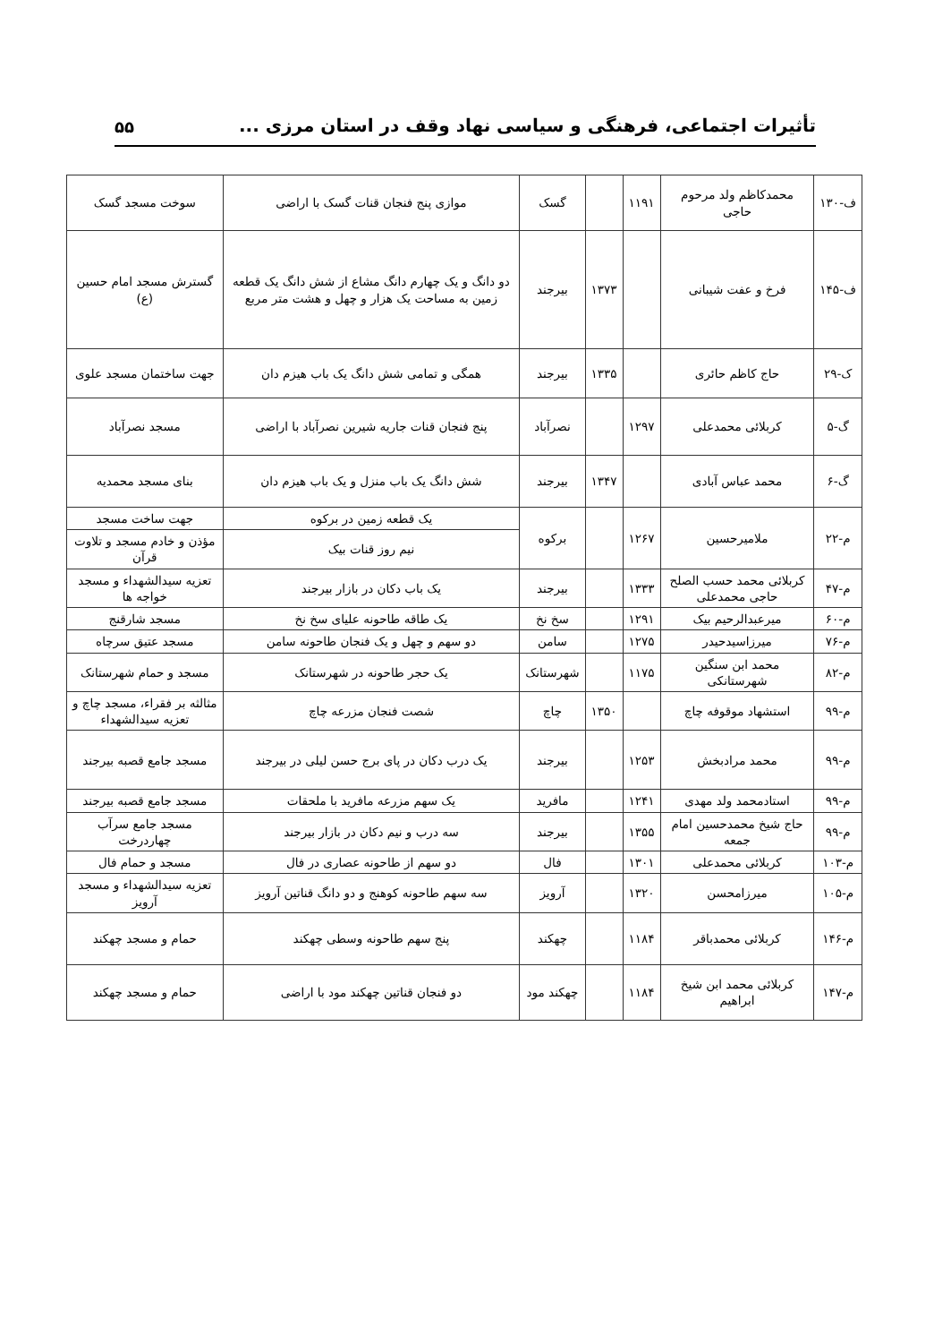تأثیرات اجتماعی، فرهنگی و سیاسی نهاد وقف در استان مرزی ... ۵۵
| ف-۱۳۰ | محمدکاظم ولد مرحوم حاجی | ۱۱۹۱ | | گسک | موازی پنج فنجان قنات گسک با اراضی | سوخت مسجد گسک |
| ف-۱۴۵ | فرخ و عفت شیبانی | | ۱۳۷۳ | بیرجند | دو دانگ و یک چهارم دانگ مشاع از شش دانگ یک قطعه زمین به مساحت یک هزار و چهل و هشت متر مربع | گسترش مسجد امام حسین (ع) |
| ک-۲۹ | حاج کاظم حائری | | ۱۳۳۵ | بیرجند | همگی و تمامی شش دانگ یک باب هیزم دان | جهت ساختمان مسجد علوی |
| گ-۵ | کربلائی محمدعلی | ۱۲۹۷ | | نصرآباد | پنج فنجان قنات جاریه شیرین نصرآباد با اراضی | مسجد نصرآباد |
| گ-۶ | محمد عباس آبادی | | ۱۳۴۷ | بیرجند | شش دانگ یک باب منزل و یک باب هیزم دان | بنای مسجد محمدیه |
| م-۲۲ | ملامیرحسین | ۱۲۶۷ | | برکوه | یک قطعه زمین در برکوه | جهت ساخت مسجد |
| | | | | | نیم روز قنات بیک | مؤذن و خادم مسجد و تلاوت قرآن |
| م-۴۷ | کربلائی محمد حسب الصلح حاجی محمدعلی | ۱۳۳۳ | | بیرجند | یک باب دکان در بازار بیرجند | تعزیه سیدالشهداء و مسجد خواجه ها |
| م-۶۰ | میرعبدالرحیم بیک | ۱۲۹۱ | | سخ نخ | یک طاقه طاحونه علیای سخ نخ | مسجد شارقنج |
| م-۷۶ | میرزاسیدحیدر | ۱۲۷۵ | | سامن | دو سهم و چهل و یک فنجان طاحونه سامن | مسجد عتیق سرچاه |
| م-۸۲ | محمد ابن سنگین شهرستانکی | ۱۱۷۵ | | شهرستانک | یک حجر طاحونه در شهرستانک | مسجد و حمام شهرستانک |
| م-۹۹ | استشهاد موقوفه چاچ | | ۱۳۵۰ | چاچ | شصت فنجان مزرعه چاچ | مثالثه بر فقراء، مسجد چاچ و تعزیه سیدالشهداء |
| م-۹۹ | محمد مرادبخش | ۱۲۵۳ | | بیرجند | یک درب دکان در پای برج حسن لیلی در بیرجند | مسجد جامع قصبه بیرجند |
| م-۹۹ | استادمحمد ولد مهدی | ۱۲۴۱ | | مافرید | یک سهم مزرعه مافرید با ملحقات | مسجد جامع قصبه بیرجند |
| م-۹۹ | حاج شیخ محمدحسین امام جمعه | ۱۳۵۵ | | بیرجند | سه درب و نیم دکان در بازار بیرجند | مسجد جامع سرآب چهاردرخت |
| م-۱۰۳ | کربلائی محمدعلی | ۱۳۰۱ | | فال | دو سهم از طاحونه عصاری در فال | مسجد و حمام فال |
| م-۱۰۵ | میرزامحسن | ۱۳۲۰ | | آرویز | سه سهم طاحونه کوهنج و دو دانگ قناتین آرویز | تعزیه سیدالشهداء و مسجد آرویز |
| م-۱۴۶ | کربلائی محمدباقر | ۱۱۸۴ | | چهکند | پنج سهم طاحونه وسطی چهکند | حمام و مسجد چهکند |
| م-۱۴۷ | کربلائی محمد ابن شیخ ابراهیم | ۱۱۸۴ | | چهکند مود | دو فنجان قناتین چهکند مود با اراضی | حمام و مسجد چهکند |